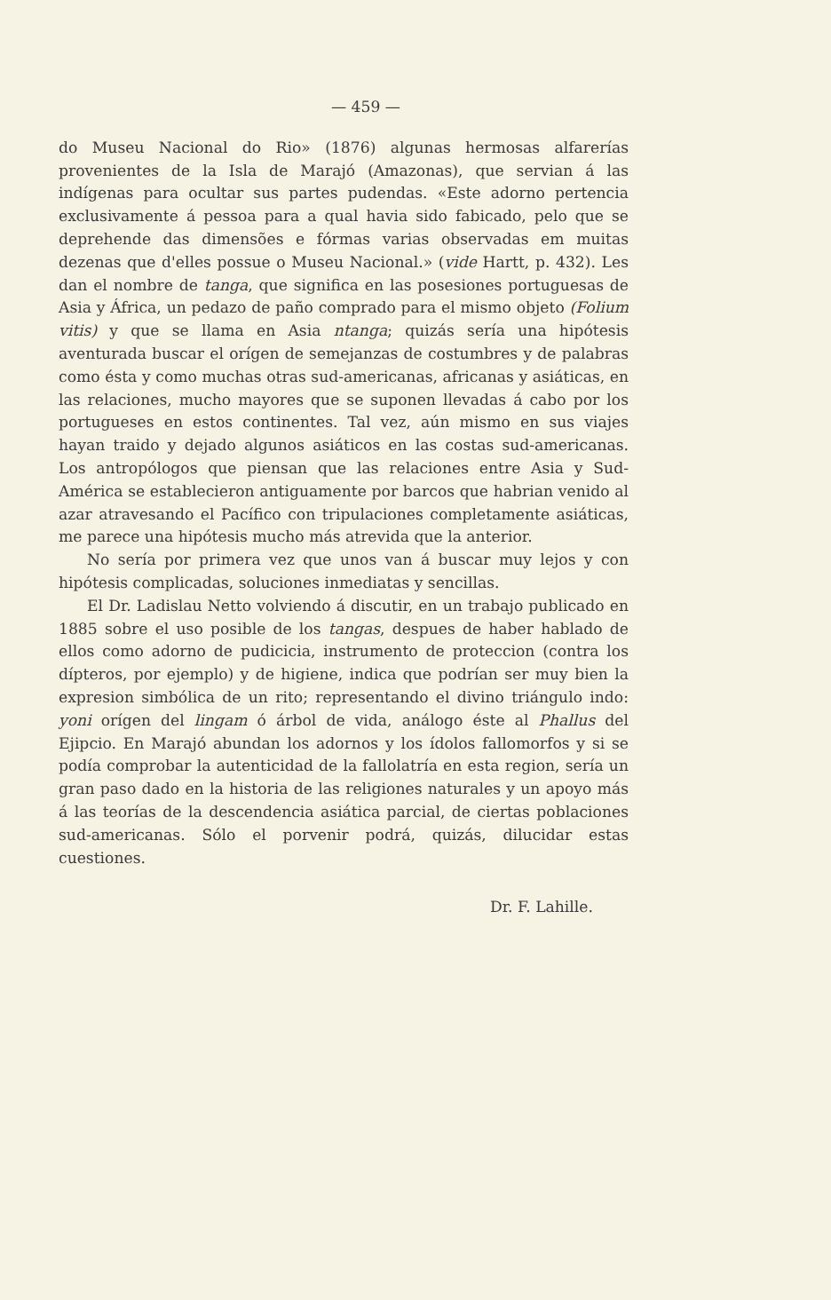— 459 —
do Museu Nacional do Rio» (1876) algunas hermosas alfarerías provenientes de la Isla de Marajó (Amazonas), que servian á las indígenas para ocultar sus partes pudendas. «Este adorno pertencia exclusivamente á pessoa para a qual havia sido fabicado, pelo que se deprehende das dimensões e fórmas varias observadas em muitas dezenas que d'elles possue o Museu Nacional.» (vide Hartt, p. 432). Les dan el nombre de tanga, que significa en las posesiones portuguesas de Asia y África, un pedazo de paño comprado para el mismo objeto (Folium vitis) y que se llama en Asia ntanga; quizás sería una hipótesis aventurada buscar el orígen de semejanzas de costumbres y de palabras como ésta y como muchas otras sud-americanas, africanas y asiáticas, en las relaciones, mucho mayores que se suponen llevadas á cabo por los portugueses en estos continentes. Tal vez, aún mismo en sus viajes hayan traido y dejado algunos asiáticos en las costas sud-americanas. Los antropólogos que piensan que las relaciones entre Asia y Sud-América se establecieron antiguamente por barcos que habrian venido al azar atravesando el Pacífico con tripulaciones completamente asiáticas, me parece una hipótesis mucho más atrevida que la anterior.
No sería por primera vez que unos van á buscar muy lejos y con hipótesis complicadas, soluciones inmediatas y sencillas.
El Dr. Ladislau Netto volviendo á discutir, en un trabajo publicado en 1885 sobre el uso posible de los tangas, despues de haber hablado de ellos como adorno de pudicicia, instrumento de proteccion (contra los dípteros, por ejemplo) y de higiene, indica que podrían ser muy bien la expresion simbólica de un rito; representando el divino triángulo indo: yoni orígen del lingam ó árbol de vida, análogo éste al Phallus del Ejipcio. En Marajó abundan los adornos y los ídolos fallomorfos y si se podía comprobar la autenticidad de la fallolatría en esta region, sería un gran paso dado en la historia de las religiones naturales y un apoyo más á las teorías de la descendencia asiática parcial, de ciertas poblaciones sud-americanas. Sólo el porvenir podrá, quizás, dilucidar estas cuestiones.
Dr. F. Lahille.